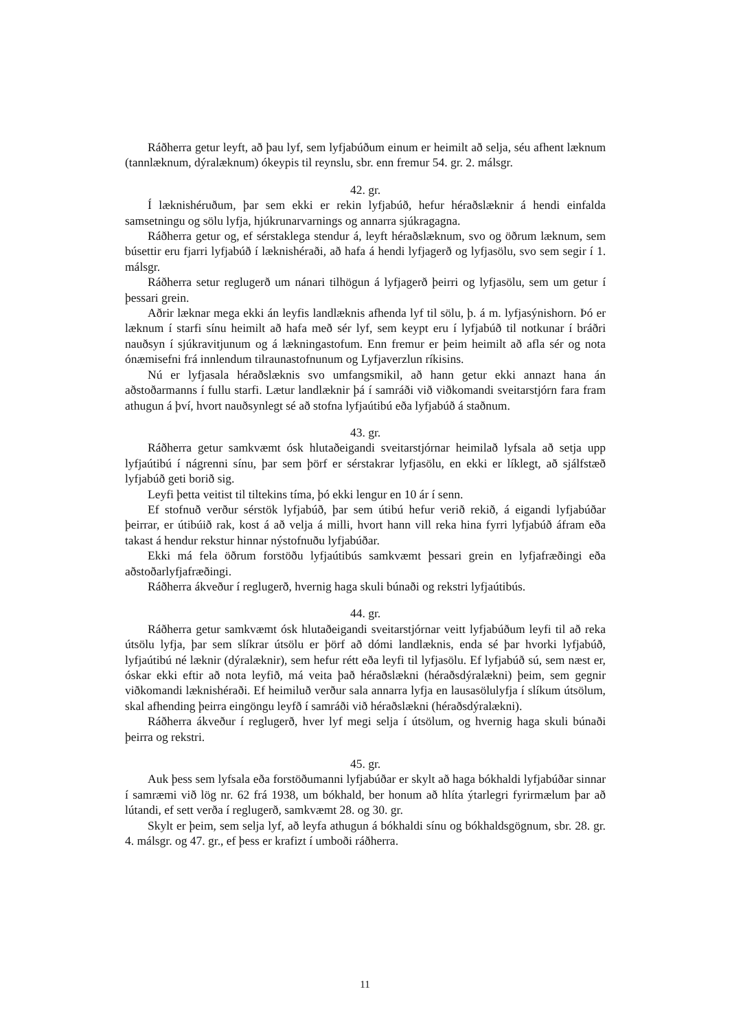Ráðherra getur leyft, að þau lyf, sem lyfjabúðum einum er heimilt að selja, séu afhent læknum (tannlæknum, dýralæknum) ókeypis til reynslu, sbr. enn fremur 54. gr. 2. málsgr.
42. gr.
Í læknishéruðum, þar sem ekki er rekin lyfjabúð, hefur héraðslæknir á hendi einfalda samsetningu og sölu lyfja, hjúkrunarvarnings og annarra sjúkragagna.
Ráðherra getur og, ef sérstaklega stendur á, leyft héraðslæknum, svo og öðrum læknum, sem búsettir eru fjarri lyfjabúð í læknishéraði, að hafa á hendi lyfjagerð og lyfjasölu, svo sem segir í 1. málsgr.
Ráðherra setur reglugerð um nánari tilhögun á lyfjagerð þeirri og lyfjasölu, sem um getur í þessari grein.
Aðrir læknar mega ekki án leyfis landlæknis afhenda lyf til sölu, þ. á m. lyfjasýnishorn. Þó er læknum í starfi sínu heimilt að hafa með sér lyf, sem keypt eru í lyfjabúð til notkunar í bráðri nauðsyn í sjúkravitjunum og á lækningastofum. Enn fremur er þeim heimilt að afla sér og nota ónæmisefni frá innlendum tilraunastofnunum og Lyfjaverzlun ríkisins.
Nú er lyfjasala héraðslæknis svo umfangsmikil, að hann getur ekki annazt hana án aðstoðarmanns í fullu starfi. Lætur landlæknir þá í samráði við viðkomandi sveitarstjórn fara fram athugun á því, hvort nauðsynlegt sé að stofna lyfjaútibú eða lyfjabúð á staðnum.
43. gr.
Ráðherra getur samkvæmt ósk hlutaðeigandi sveitarstjórnar heimilað lyfsala að setja upp lyfjaútibú í nágrenni sínu, þar sem þörf er sérstakrar lyfjasölu, en ekki er líklegt, að sjálfstæð lyfjabúð geti borið sig.
Leyfi þetta veitist til tiltekins tíma, þó ekki lengur en 10 ár í senn.
Ef stofnuð verður sérstök lyfjabúð, þar sem útibú hefur verið rekið, á eigandi lyfjabúðar þeirrar, er útibúið rak, kost á að velja á milli, hvort hann vill reka hina fyrri lyfjabúð áfram eða takast á hendur rekstur hinnar nýstofnuðu lyfjabúðar.
Ekki má fela öðrum forstöðu lyfjaútibús samkvæmt þessari grein en lyfjafræðingi eða aðstoðarlyfjafræðingi.
Ráðherra ákveður í reglugerð, hvernig haga skuli búnaði og rekstri lyfjaútibús.
44. gr.
Ráðherra getur samkvæmt ósk hlutaðeigandi sveitarstjórnar veitt lyfjabúðum leyfi til að reka útsölu lyfja, þar sem slíkrar útsölu er þörf að dómi landlæknis, enda sé þar hvorki lyfjabúð, lyfjaútibú né læknir (dýralæknir), sem hefur rétt eða leyfi til lyfjasölu. Ef lyfjabúð sú, sem næst er, óskar ekki eftir að nota leyfið, má veita það héraðslækni (héraðsdýralækni) þeim, sem gegnir viðkomandi læknishéraði. Ef heimiluð verður sala annarra lyfja en lausasölulyfja í slíkum útsölum, skal afhending þeirra eingöngu leyfð í samráði við héraðslækni (héraðsdýralækni).
Ráðherra ákveður í reglugerð, hver lyf megi selja í útsölum, og hvernig haga skuli búnaði þeirra og rekstri.
45. gr.
Auk þess sem lyfsala eða forstöðumanni lyfjabúðar er skylt að haga bókhaldi lyfjabúðar sinnar í samræmi við lög nr. 62 frá 1938, um bókhald, ber honum að hlíta ýtarlegri fyrirmælum þar að lútandi, ef sett verða í reglugerð, samkvæmt 28. og 30. gr.
Skylt er þeim, sem selja lyf, að leyfa athugun á bókhaldi sínu og bókhaldsgögnum, sbr. 28. gr. 4. málsgr. og 47. gr., ef þess er krafizt í umboði ráðherra.
11